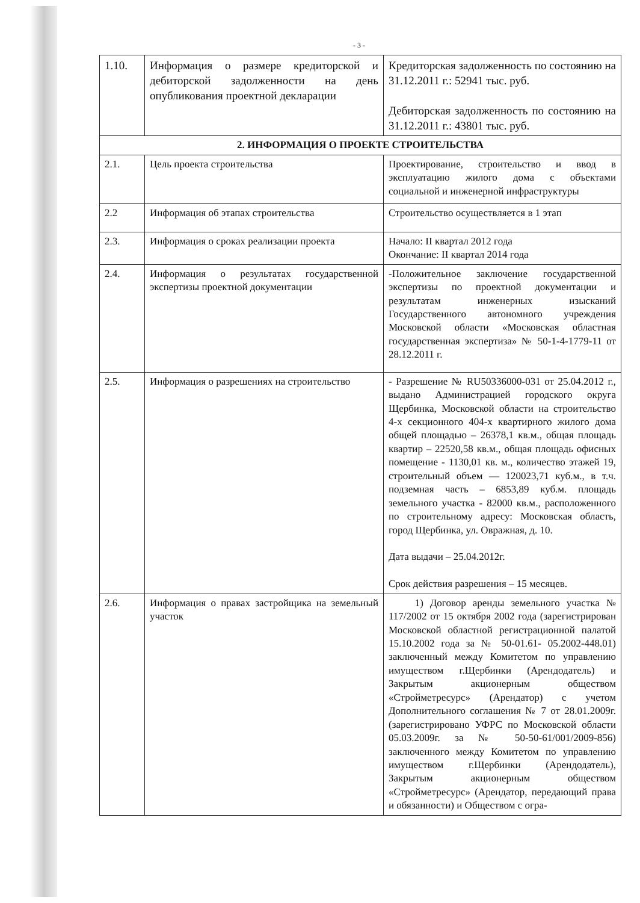- 3 -
| 1.10. | Информация о размере кредиторской и дебиторской задолженности на день опубликования проектной декларации | Кредиторская задолженность по состоянию на 31.12.2011 г.: 52941 тыс. руб. Дебиторская задолженность по состоянию на 31.12.2011 г.: 43801 тыс. руб. |
| 2. ИНФОРМАЦИЯ О ПРОЕКТЕ СТРОИТЕЛЬСТВА | | |
| 2.1. | Цель проекта строительства | Проектирование, строительство и ввод в эксплуатацию жилого дома с объектами социальной и инженерной инфраструктуры |
| 2.2 | Информация об этапах строительства | Строительство осуществляется в 1 этап |
| 2.3. | Информация о сроках реализации проекта | Начало: II квартал 2012 года Окончание: II квартал 2014 года |
| 2.4. | Информация о результатах государственной экспертизы проектной документации | -Положительное заключение государственной экспертизы по проектной документации и результатам инженерных изысканий Государственного автономного учреждения Московской области «Московская областная государственная экспертиза» № 50-1-4-1779-11 от 28.12.2011 г. |
| 2.5. | Информация о разрешениях на строительство | - Разрешение № RU50336000-031 от 25.04.2012 г., выдано Администрацией городского округа Щербинка, Московской области на строительство 4-х секционного 404-х квартирного жилого дома общей площадью – 26378,1 кв.м., общая площадь квартир – 22520,58 кв.м., общая площадь офисных помещение - 1130,01 кв. м., количество этажей 19, строительный объем — 120023,71 куб.м., в т.ч. подземная часть – 6853,89 куб.м. площадь земельного участка - 82000 кв.м., расположенного по строительному адресу: Московская область, город Щербинка, ул. Овражная, д. 10. Дата выдачи – 25.04.2012г. Срок действия разрешения – 15 месяцев. |
| 2.6. | Информация о правах застройщика на земельный участок | 1) Договор аренды земельного участка № 117/2002 от 15 октября 2002 года (зарегистрирован Московской областной регистрационной палатой 15.10.2002 года за № 50-01.61- 05.2002-448.01) заключенный между Комитетом по управлению имуществом г.Щербинки (Арендодатель) и Закрытым акционерным обществом «Стройметресурс» (Арендатор) с учетом Дополнительного соглашения № 7 от 28.01.2009г. (зарегистрировано УФРС по Московской области 05.03.2009г. за № 50-50-61/001/2009-856) заключенного между Комитетом по управлению имуществом г.Щербинки (Арендодатель), Закрытым акционерным обществом «Стройметресурс» (Арендатор, передающий права и обязанности) и Обществом с огра- |